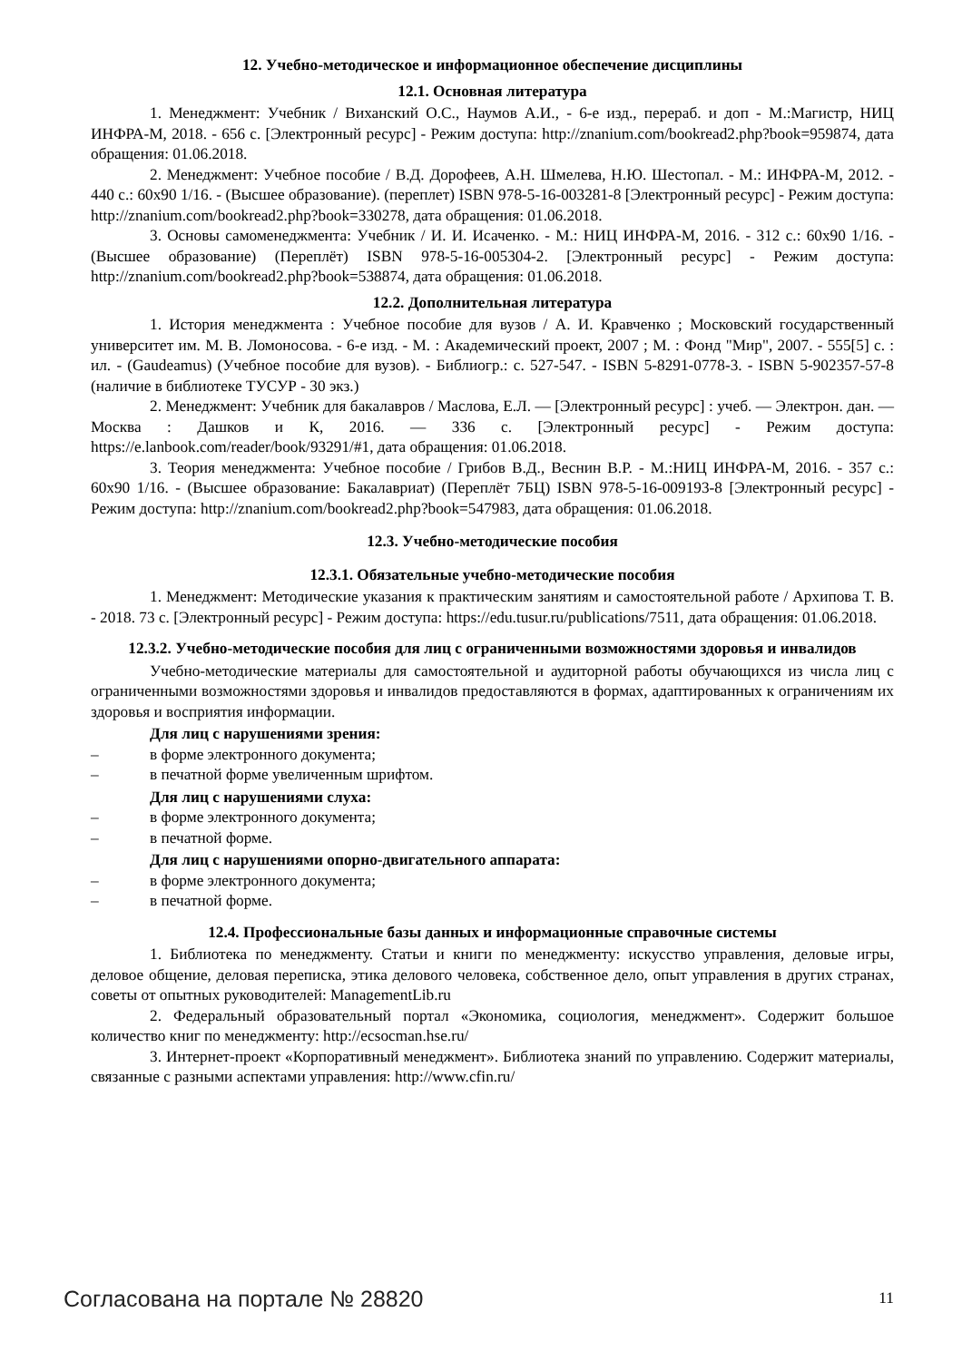12. Учебно-методическое и информационное обеспечение дисциплины
12.1. Основная литература
1. Менеджмент: Учебник / Виханский О.С., Наумов А.И., - 6-е изд., перераб. и доп - М.:Магистр, НИЦ ИНФРА-М, 2018. - 656 с. [Электронный ресурс] - Режим доступа: http://znanium.com/bookread2.php?book=959874, дата обращения: 01.06.2018.
2. Менеджмент: Учебное пособие / В.Д. Дорофеев, А.Н. Шмелева, Н.Ю. Шестопал. - М.: ИНФРА-М, 2012. - 440 с.: 60x90 1/16. - (Высшее образование). (переплет) ISBN 978-5-16-003281-8 [Электронный ресурс] - Режим доступа: http://znanium.com/bookread2.php?book=330278, дата обращения: 01.06.2018.
3. Основы самоменеджмента: Учебник / И. И. Исаченко. - М.: НИЦ ИНФРА-М, 2016. - 312 с.: 60x90 1/16. - (Высшее образование) (Переплёт) ISBN 978-5-16-005304-2. [Электронный ресурс] - Режим доступа: http://znanium.com/bookread2.php?book=538874, дата обращения: 01.06.2018.
12.2. Дополнительная литература
1. История менеджмента : Учебное пособие для вузов / А. И. Кравченко ; Московский государственный университет им. М. В. Ломоносова. - 6-е изд. - М. : Академический проект, 2007 ; М. : Фонд "Мир", 2007. - 555[5] с. : ил. - (Gaudeamus) (Учебное пособие для вузов). - Библиогр.: с. 527-547. - ISBN 5-8291-0778-3. - ISBN 5-902357-57-8 (наличие в библиотеке ТУСУР - 30 экз.)
2. Менеджмент: Учебник для бакалавров / Маслова, Е.Л. — [Электронный ресурс] : учеб. — Электрон. дан. — Москва : Дашков и К, 2016. — 336 с. [Электронный ресурс] - Режим доступа: https://e.lanbook.com/reader/book/93291/#1, дата обращения: 01.06.2018.
3. Теория менеджмента: Учебное пособие / Грибов В.Д., Веснин В.Р. - М.:НИЦ ИНФРА-М, 2016. - 357 с.: 60x90 1/16. - (Высшее образование: Бакалавриат) (Переплёт 7БЦ) ISBN 978-5-16-009193-8 [Электронный ресурс] - Режим доступа: http://znanium.com/bookread2.php?book=547983, дата обращения: 01.06.2018.
12.3. Учебно-методические пособия
12.3.1. Обязательные учебно-методические пособия
1. Менеджмент: Методические указания к практическим занятиям и самостоятельной работе / Архипова Т. В. - 2018. 73 с. [Электронный ресурс] - Режим доступа: https://edu.tusur.ru/publications/7511, дата обращения: 01.06.2018.
12.3.2. Учебно-методические пособия для лиц с ограниченными возможностями здоровья и инвалидов
Учебно-методические материалы для самостоятельной и аудиторной работы обучающихся из числа лиц с ограниченными возможностями здоровья и инвалидов предоставляются в формах, адаптированных к ограничениям их здоровья и восприятия информации.
Для лиц с нарушениями зрения:
– в форме электронного документа;
– в печатной форме увеличенным шрифтом.
Для лиц с нарушениями слуха:
– в форме электронного документа;
– в печатной форме.
Для лиц с нарушениями опорно-двигательного аппарата:
– в форме электронного документа;
– в печатной форме.
12.4. Профессиональные базы данных и информационные справочные системы
1. Библиотека по менеджменту. Статьи и книги по менеджменту: искусство управления, деловые игры, деловое общение, деловая переписка, этика делового человека, собственное дело, опыт управления в других странах, советы от опытных руководителей: ManagementLib.ru
2. Федеральный образовательный портал «Экономика, социология, менеджмент». Содержит большое количество книг по менеджменту: http://ecsocman.hse.ru/
3. Интернет-проект «Корпоративный менеджмент». Библиотека знаний по управлению. Содержит материалы, связанные с разными аспектами управления: http://www.cfin.ru/
Согласована на портале № 28820 11